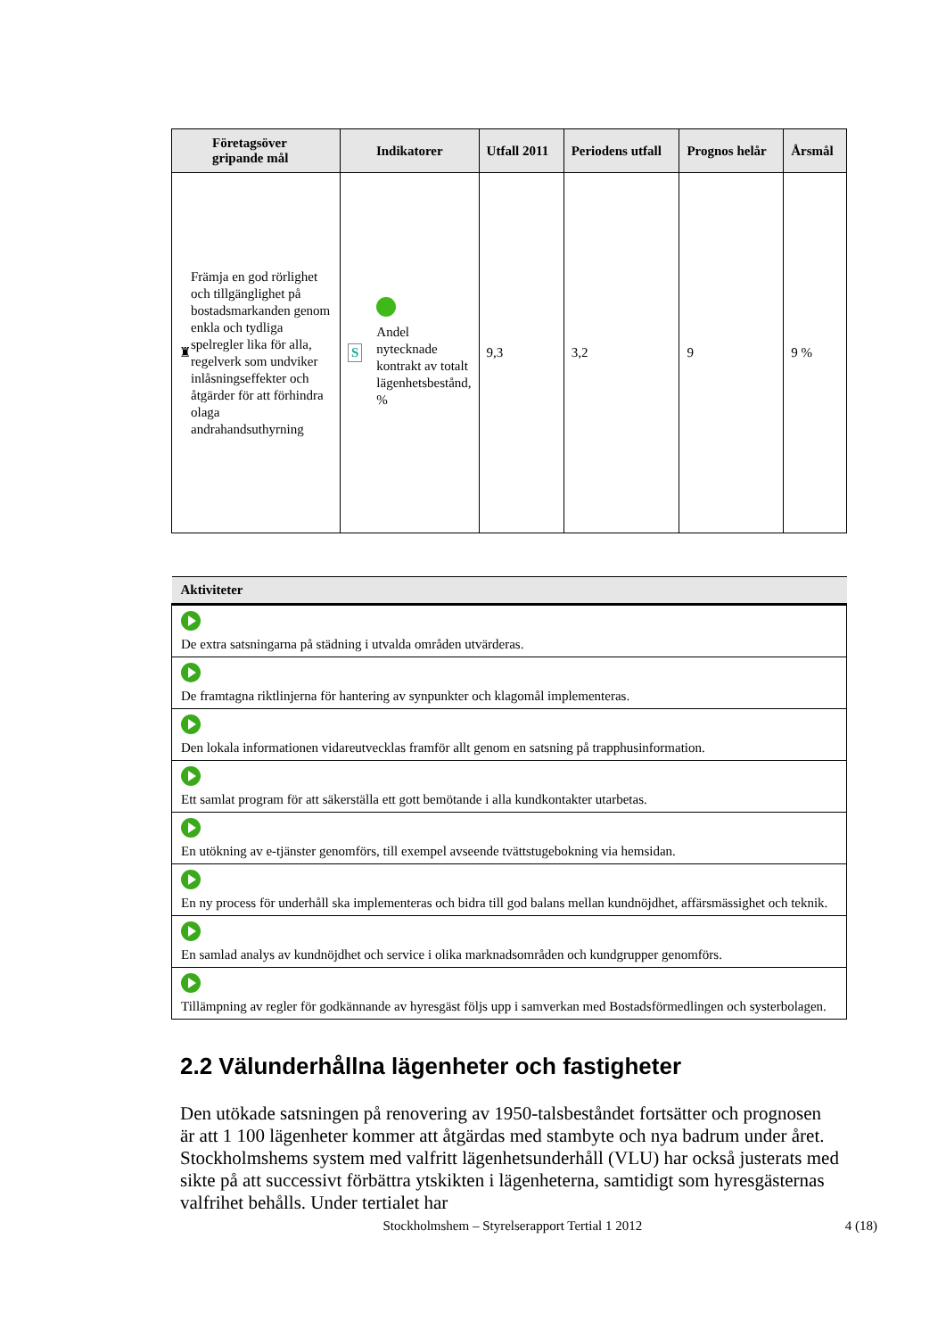| Företagsöver gripande mål | Indikatorer | Utfall 2011 | Periodens utfall | Prognos helår | Årsmål |
| --- | --- | --- | --- | --- | --- |
| ♜ Främja en god rörlighet och tillgänglighet på bostadsmarkanden genom enkla och tydliga spelregler lika för alla, regelverk som undviker inlåsningseffekter och åtgärder för att förhindra olaga andrahandsuthyrning | S Andel nytecknade kontrakt av totalt lägenhetsbestånd, % | 9,3 | 3,2 | 9 | 9 % |
| Aktiviteter |
| --- |
| De extra satsningarna på städning i utvalda områden utvärderas. |
| De framtagna riktlinjerna för hantering av synpunkter och klagomål implementeras. |
| Den lokala informationen vidareutvecklas framför allt genom en satsning på trapphusinformation. |
| Ett samlat program för att säkerställa ett gott bemötande i alla kundkontakter utarbetas. |
| En utökning av e-tjänster genomförs, till exempel avseende tvättstugebokning via hemsidan. |
| En ny process för underhåll ska implementeras och bidra till god balans mellan kundnöjdhet, affärsmässighet och teknik. |
| En samlad analys av kundnöjdhet och service i olika marknadsområden och kundgrupper genomförs. |
| Tillämpning av regler för godkännande av hyresgäst följs upp i samverkan med Bostadsförmedlingen och systerbolagen. |
2.2 Välunderhållna lägenheter och fastigheter
Den utökade satsningen på renovering av 1950-talsbeståndet fortsätter och prognosen är att 1 100 lägenheter kommer att åtgärdas med stambyte och nya badrum under året. Stockholmshems system med valfritt lägenhetsunderhåll (VLU) har också justerats med sikte på att successivt förbättra ytskikten i lägenheterna, samtidigt som hyresgästernas valfrihet behålls. Under tertialet har
Stockholmshem – Styrelserapport Tertial 1 2012 4 (18)